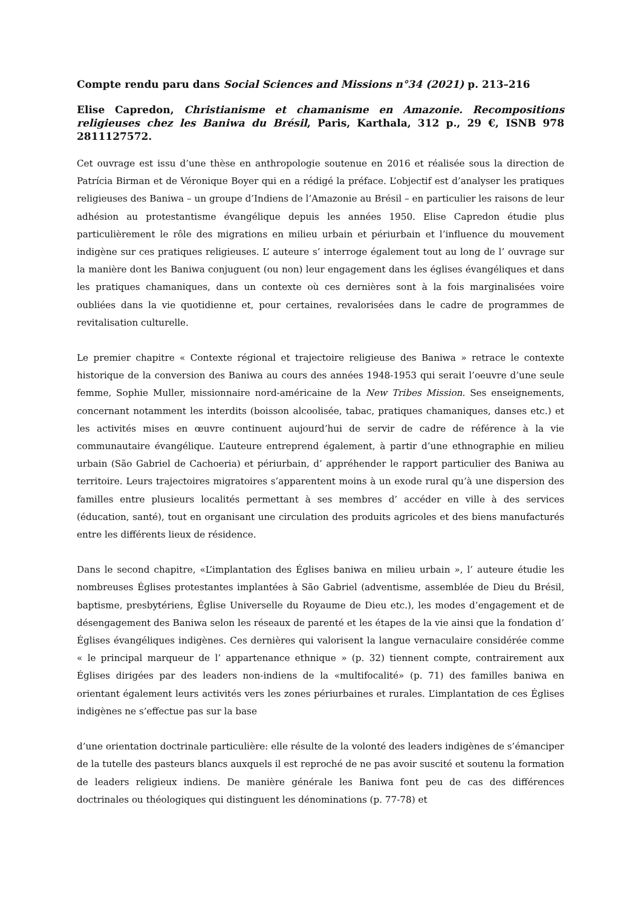Compte rendu paru dans Social Sciences and Missions n°34 (2021) p. 213–216
Elise Capredon, Christianisme et chamanisme en Amazonie. Recompositions religieuses chez les Baniwa du Brésil, Paris, Karthala, 312 p., 29 €, ISNB 978 2811127572.
Cet ouvrage est issu d’une thèse en anthropologie soutenue en 2016 et réalisée sous la direction de Patrícia Birman et de Véronique Boyer qui en a rédigé la préface. L’objectif est d’analyser les pratiques religieuses des Baniwa – un groupe d’Indiens de l’Amazonie au Brésil – en particulier les raisons de leur adhésion au protestantisme évangélique depuis les années 1950. Elise Capredon étudie plus particulièrement le rôle des migrations en milieu urbain et périurbain et l’influence du mouvement indigène sur ces pratiques religieuses. L’ auteure s’ interroge également tout au long de l’ ouvrage sur la manière dont les Baniwa conjuguent (ou non) leur engagement dans les églises évangéliques et dans les pratiques chamaniques, dans un contexte où ces dernières sont à la fois marginalisées voire oubliées dans la vie quotidienne et, pour certaines, revalorisées dans le cadre de programmes de revitalisation culturelle.
Le premier chapitre « Contexte régional et trajectoire religieuse des Baniwa » retrace le contexte historique de la conversion des Baniwa au cours des années 1948-1953 qui serait l’oeuvre d’une seule femme, Sophie Muller, missionnaire nord-américaine de la New Tribes Mission. Ses enseignements, concernant notamment les interdits (boisson alcoolisée, tabac, pratiques chamaniques, danses etc.) et les activités mises en œuvre continuent aujourd’hui de servir de cadre de référence à la vie communautaire évangélique. L’auteure entreprend également, à partir d’une ethnographie en milieu urbain (São Gabriel de Cachoeria) et périurbain, d’ appréhender le rapport particulier des Baniwa au territoire. Leurs trajectoires migratoires s’apparentent moins à un exode rural qu’à une dispersion des familles entre plusieurs localités permettant à ses membres d’ accéder en ville à des services (éducation, santé), tout en organisant une circulation des produits agricoles et des biens manufacturés entre les différents lieux de résidence.
Dans le second chapitre, «L’implantation des Églises baniwa en milieu urbain », l’ auteure étudie les nombreuses Églises protestantes implantées à São Gabriel (adventisme, assemblée de Dieu du Brésil, baptisme, presbytériens, Église Universelle du Royaume de Dieu etc.), les modes d’engagement et de désengagement des Baniwa selon les réseaux de parenté et les étapes de la vie ainsi que la fondation d’ Églises évangéliques indigènes. Ces dernières qui valorisent la langue vernaculaire considérée comme « le principal marqueur de l’ appartenance ethnique » (p. 32) tiennent compte, contrairement aux Églises dirigées par des leaders non-indiens de la «multifocalité» (p. 71) des familles baniwa en orientant également leurs activités vers les zones périurbaines et rurales. L’implantation de ces Églises indigènes ne s’effectue pas sur la base
d’une orientation doctrinale particulière: elle résulte de la volonté des leaders indigènes de s’émanciper de la tutelle des pasteurs blancs auxquels il est reproché de ne pas avoir suscité et soutenu la formation de leaders religieux indiens. De manière générale les Baniwa font peu de cas des différences doctrinales ou théologiques qui distinguent les dénominations (p. 77-78) et